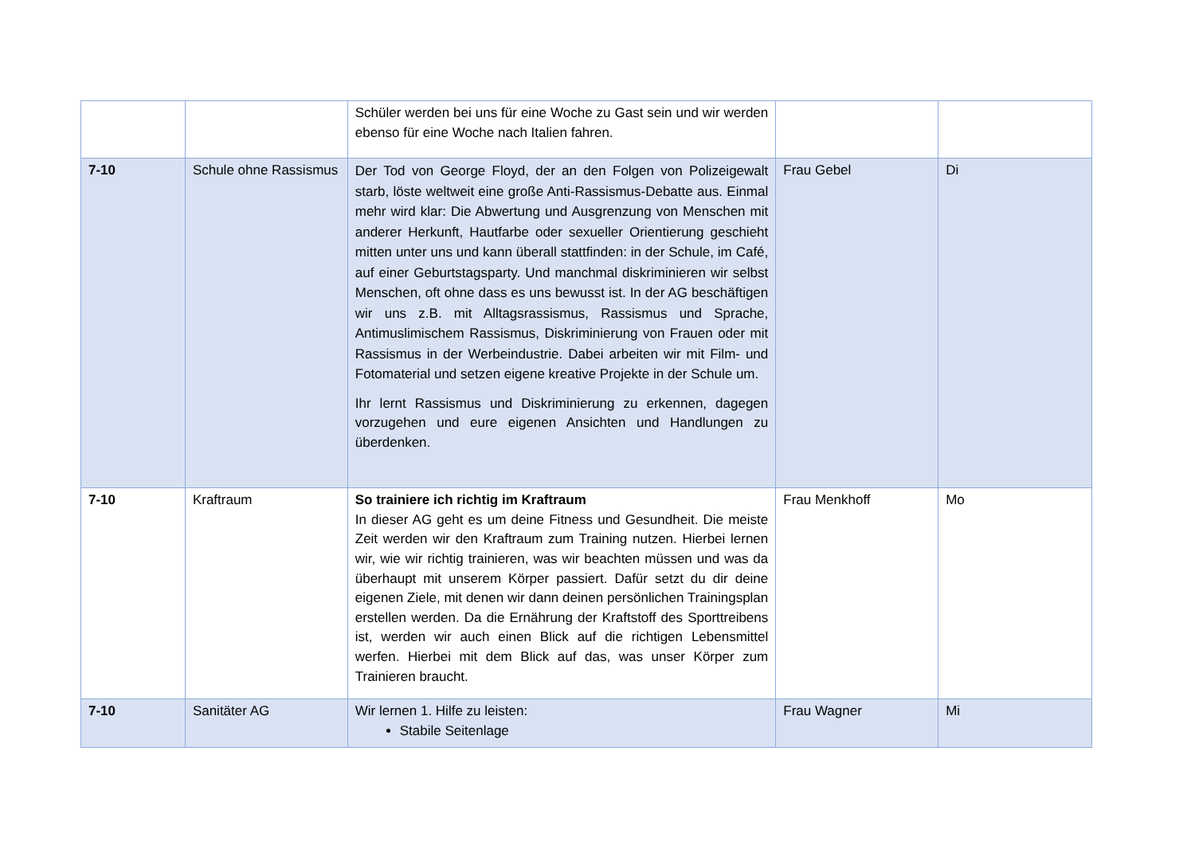| | | Schüler werden bei uns für eine Woche zu Gast sein und wir werden ebenso für eine Woche nach Italien fahren. | | |
| 7-10 | Schule ohne Rassismus | Der Tod von George Floyd, der an den Folgen von Polizeigewalt starb, löste weltweit eine große Anti-Rassismus-Debatte aus. Einmal mehr wird klar: Die Abwertung und Ausgrenzung von Menschen mit anderer Herkunft, Hautfarbe oder sexueller Orientierung geschieht mitten unter uns und kann überall stattfinden: in der Schule, im Café, auf einer Geburtstagsparty. Und manchmal diskriminieren wir selbst Menschen, oft ohne dass es uns bewusst ist. In der AG beschäftigen wir uns z.B. mit Alltagsrassismus, Rassismus und Sprache, Antimuslimischem Rassismus, Diskriminierung von Frauen oder mit Rassismus in der Werbeindustrie. Dabei arbeiten wir mit Film- und Fotomaterial und setzen eigene kreative Projekte in der Schule um. Ihr lernt Rassismus und Diskriminierung zu erkennen, dagegen vorzugehen und eure eigenen Ansichten und Handlungen zu überdenken. | Frau Gebel | Di |
| 7-10 | Kraftraum | So trainiere ich richtig im Kraftraum In dieser AG geht es um deine Fitness und Gesundheit. Die meiste Zeit werden wir den Kraftraum zum Training nutzen. Hierbei lernen wir, wie wir richtig trainieren, was wir beachten müssen und was da überhaupt mit unserem Körper passiert. Dafür setzt du dir deine eigenen Ziele, mit denen wir dann deinen persönlichen Trainingsplan erstellen werden. Da die Ernährung der Kraftstoff des Sporttreibens ist, werden wir auch einen Blick auf die richtigen Lebensmittel werfen. Hierbei mit dem Blick auf das, was unser Körper zum Trainieren braucht. | Frau Menkhoff | Mo |
| 7-10 | Sanitäter AG | Wir lernen 1. Hilfe zu leisten: Stabile Seitenlage | Frau Wagner | Mi |